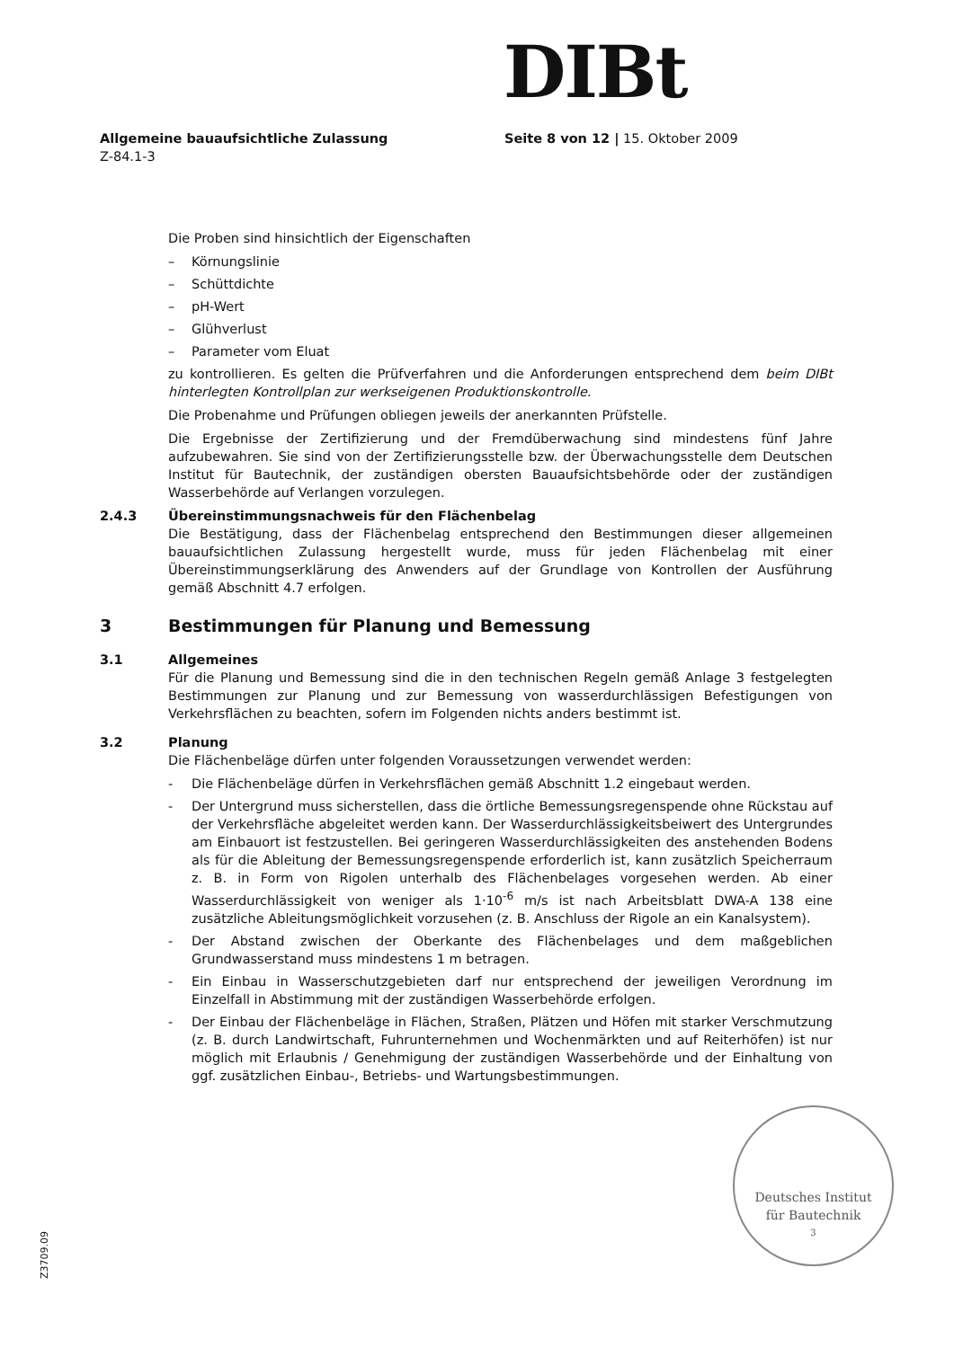DIBt
Allgemeine bauaufsichtliche Zulassung
Z-84.1-3
Seite 8 von 12 | 15. Oktober 2009
Die Proben sind hinsichtlich der Eigenschaften
– Körnungslinie
– Schüttdichte
– pH-Wert
– Glühverlust
– Parameter vom Eluat
zu kontrollieren. Es gelten die Prüfverfahren und die Anforderungen entsprechend dem beim DIBt hinterlegten Kontrollplan zur werkseigenen Produktionskontrolle.
Die Probenahme und Prüfungen obliegen jeweils der anerkannten Prüfstelle.
Die Ergebnisse der Zertifizierung und der Fremdüberwachung sind mindestens fünf Jahre aufzubewahren. Sie sind von der Zertifizierungsstelle bzw. der Überwachungsstelle dem Deutschen Institut für Bautechnik, der zuständigen obersten Bauaufsichtsbehörde oder der zuständigen Wasserbehörde auf Verlangen vorzulegen.
2.4.3 Übereinstimmungsnachweis für den Flächenbelag
Die Bestätigung, dass der Flächenbelag entsprechend den Bestimmungen dieser allgemeinen bauaufsichtlichen Zulassung hergestellt wurde, muss für jeden Flächenbelag mit einer Übereinstimmungserklärung des Anwenders auf der Grundlage von Kontrollen der Ausführung gemäß Abschnitt 4.7 erfolgen.
3 Bestimmungen für Planung und Bemessung
3.1 Allgemeines
Für die Planung und Bemessung sind die in den technischen Regeln gemäß Anlage 3 festgelegten Bestimmungen zur Planung und zur Bemessung von wasserdurchlässigen Befestigungen von Verkehrsflächen zu beachten, sofern im Folgenden nichts anders bestimmt ist.
3.2 Planung
Die Flächenbeläge dürfen unter folgenden Voraussetzungen verwendet werden:
- Die Flächenbeläge dürfen in Verkehrsflächen gemäß Abschnitt 1.2 eingebaut werden.
- Der Untergrund muss sicherstellen, dass die örtliche Bemessungsregenspende ohne Rückstau auf der Verkehrsfläche abgeleitet werden kann. Der Wasserdurchlässigkeitsbeiwert des Untergrundes am Einbauort ist festzustellen. Bei geringeren Wasserdurchlässigkeiten des anstehenden Bodens als für die Ableitung der Bemessungsregenspende erforderlich ist, kann zusätzlich Speicherraum z. B. in Form von Rigolen unterhalb des Flächenbelages vorgesehen werden. Ab einer Wasserdurchlässigkeit von weniger als 1·10<sup>-6</sup> m/s ist nach Arbeitsblatt DWA-A 138 eine zusätzliche Ableitungsmöglichkeit vorzusehen (z. B. Anschluss der Rigole an ein Kanalsystem).
- Der Abstand zwischen der Oberkante des Flächenbelages und dem maßgeblichen Grundwasserstand muss mindestens 1 m betragen.
- Ein Einbau in Wasserschutzgebieten darf nur entsprechend der jeweiligen Verordnung im Einzelfall in Abstimmung mit der zuständigen Wasserbehörde erfolgen.
- Der Einbau der Flächenbeläge in Flächen, Straßen, Plätzen und Höfen mit starker Verschmutzung (z. B. durch Landwirtschaft, Fuhrunternehmen und Wochenmärkten und auf Reiterhöfen) ist nur möglich mit Erlaubnis / Genehmigung der zuständigen Wasserbehörde und der Einhaltung von ggf. zusätzlichen Einbau-, Betriebs- und Wartungsbestimmungen.
Deutsches Institut
für Bautechnik
3
Z3709.09